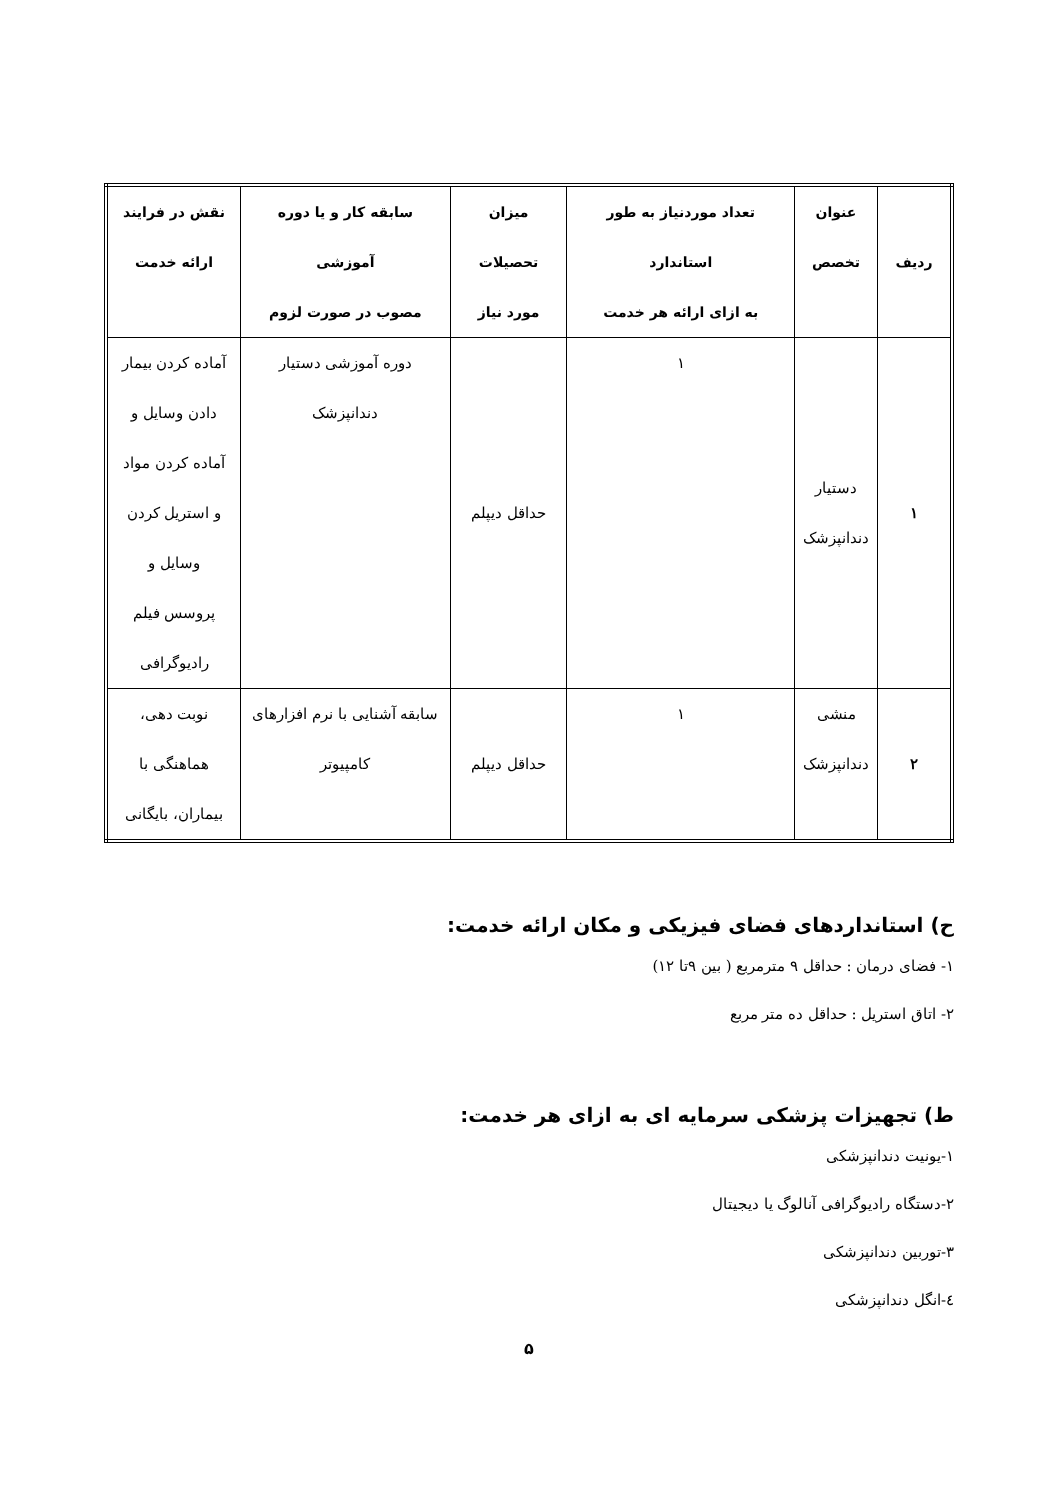| ردیف | عنوان تخصص | تعداد موردنیاز به طور استاندارد به ازای ارائه هر خدمت | میزان تحصیلات مورد نیاز | سابقه کار و یا دوره آموزشی مصوب در صورت لزوم | نقش در فرایند ارائه خدمت |
| --- | --- | --- | --- | --- | --- |
| ۱ | دستیار دندانپزشک | ۱ | حداقل دیپلم | دوره آموزشی دستیار دندانپزشک | آماده کردن بیمار دادن وسایل و آماده کردن مواد و استریل کردن وسایل و پروسس فیلم رادیوگرافی |
| ۲ | منشی دندانپزشک | ۱ | حداقل دیپلم | سابقه آشنایی با نرم افزارهای کامپیوتر | نوبت دهی، هماهنگی با بیماران، بایگانی |
ح) استانداردهای فضای فیزیکی و مکان ارائه خدمت:
۱- فضای درمان : حداقل ۹ مترمربع ( بین ۹تا ۱۲)
۲- اتاق استریل : حداقل ده متر مربع
ط) تجهیزات پزشکی سرمایه ای به ازای هر خدمت:
۱-یونیت دندانپزشکی
۲-دستگاه رادیوگرافی آنالوگ یا دیجیتال
۳-توربین دندانپزشکی
٤-انگل دندانپزشکی
۵